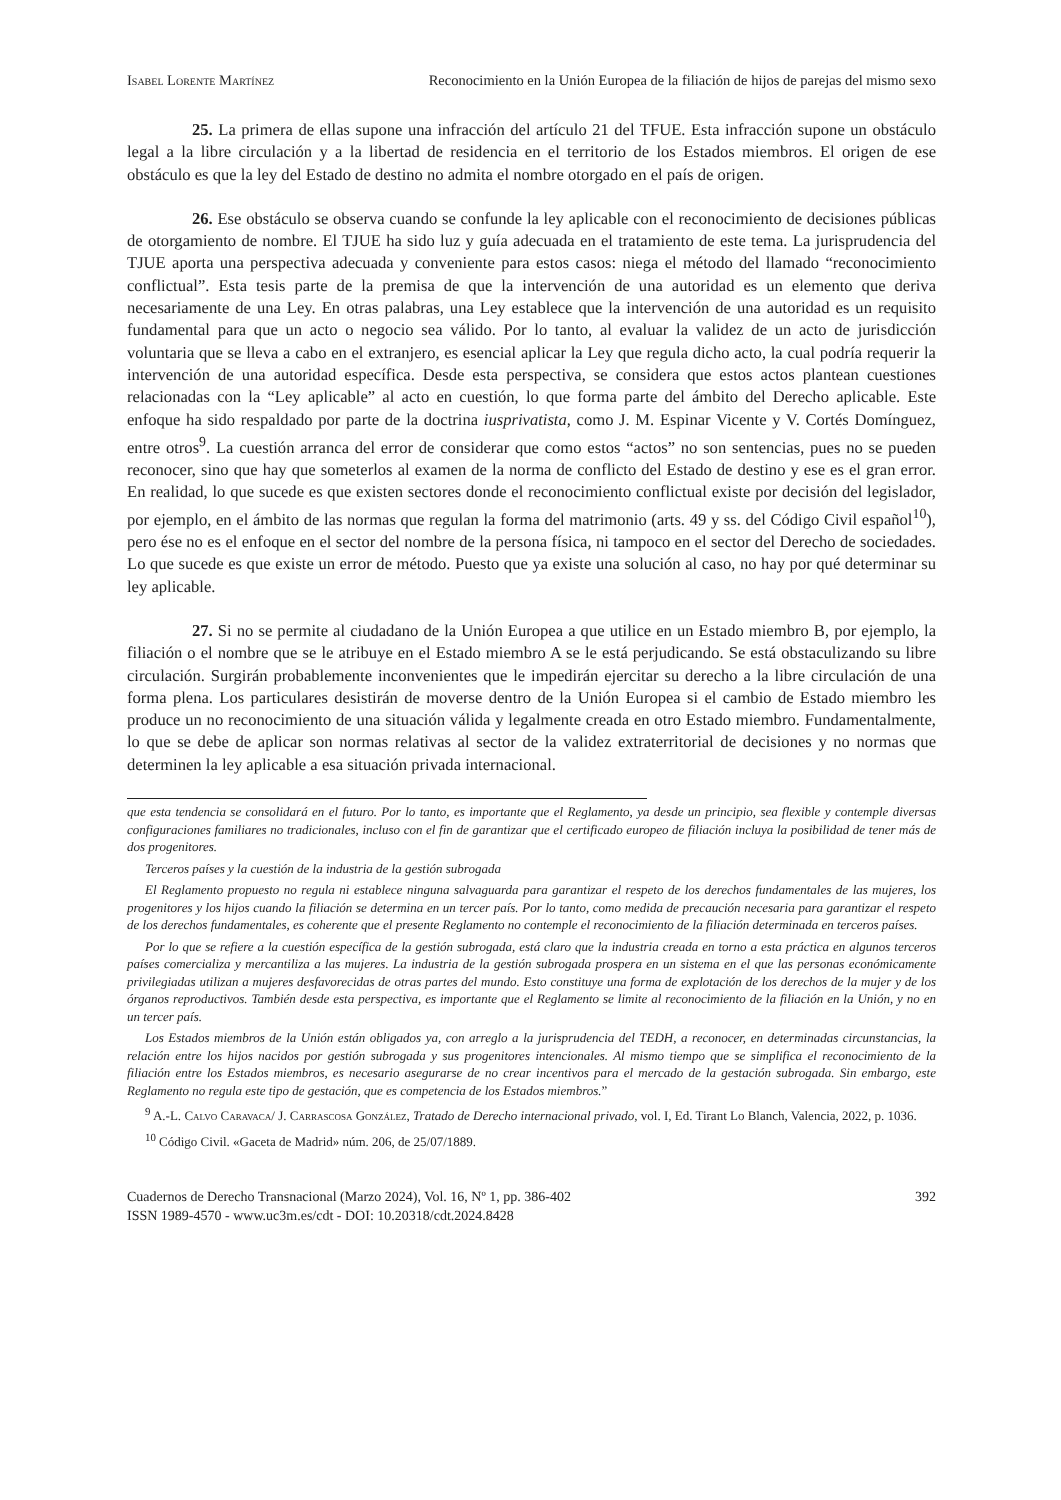Isabel Lorente Martínez Reconocimiento en la Unión Europea de la filiación de hijos de parejas del mismo sexo
25. La primera de ellas supone una infracción del artículo 21 del TFUE. Esta infracción supone un obstáculo legal a la libre circulación y a la libertad de residencia en el territorio de los Estados miembros. El origen de ese obstáculo es que la ley del Estado de destino no admita el nombre otorgado en el país de origen.
26. Ese obstáculo se observa cuando se confunde la ley aplicable con el reconocimiento de decisiones públicas de otorgamiento de nombre. El TJUE ha sido luz y guía adecuada en el tratamiento de este tema. La jurisprudencia del TJUE aporta una perspectiva adecuada y conveniente para estos casos: niega el método del llamado “reconocimiento conflictual”. Esta tesis parte de la premisa de que la intervención de una autoridad es un elemento que deriva necesariamente de una Ley. En otras palabras, una Ley establece que la intervención de una autoridad es un requisito fundamental para que un acto o negocio sea válido. Por lo tanto, al evaluar la validez de un acto de jurisdicción voluntaria que se lleva a cabo en el extranjero, es esencial aplicar la Ley que regula dicho acto, la cual podría requerir la intervención de una autoridad específica. Desde esta perspectiva, se considera que estos actos plantean cuestiones relacionadas con la “Ley aplicable” al acto en cuestión, lo que forma parte del ámbito del Derecho aplicable. Este enfoque ha sido respaldado por parte de la doctrina iusprivatista, como J. M. Espinar Vicente y V. Cortés Domínguez, entre otros<sup>9</sup>. La cuestión arranca del error de considerar que como estos “actos” no son sentencias, pues no se pueden reconocer, sino que hay que someterlos al examen de la norma de conflicto del Estado de destino y ese es el gran error. En realidad, lo que sucede es que existen sectores donde el reconocimiento conflictual existe por decisión del legislador, por ejemplo, en el ámbito de las normas que regulan la forma del matrimonio (arts. 49 y ss. del Código Civil español<sup>10</sup>), pero ése no es el enfoque en el sector del nombre de la persona física, ni tampoco en el sector del Derecho de sociedades. Lo que sucede es que existe un error de método. Puesto que ya existe una solución al caso, no hay por qué determinar su ley aplicable.
27. Si no se permite al ciudadano de la Unión Europea a que utilice en un Estado miembro B, por ejemplo, la filiación o el nombre que se le atribuye en el Estado miembro A se le está perjudicando. Se está obstaculizando su libre circulación. Surgirán probablemente inconvenientes que le impedirán ejercitar su derecho a la libre circulación de una forma plena. Los particulares desistirán de moverse dentro de la Unión Europea si el cambio de Estado miembro les produce un no reconocimiento de una situación válida y legalmente creada en otro Estado miembro. Fundamentalmente, lo que se debe de aplicar son normas relativas al sector de la validez extraterritorial de decisiones y no normas que determinen la ley aplicable a esa situación privada internacional.
que esta tendencia se consolidará en el futuro. Por lo tanto, es importante que el Reglamento, ya desde un principio, sea flexible y contemple diversas configuraciones familiares no tradicionales, incluso con el fin de garantizar que el certificado europeo de filiación incluya la posibilidad de tener más de dos progenitores.
Terceros países y la cuestión de la industria de la gestión subrogada
El Reglamento propuesto no regula ni establece ninguna salvaguarda para garantizar el respeto de los derechos fundamentales de las mujeres, los progenitores y los hijos cuando la filiación se determina en un tercer país. Por lo tanto, como medida de precaución necesaria para garantizar el respeto de los derechos fundamentales, es coherente que el presente Reglamento no contemple el reconocimiento de la filiación determinada en terceros países.
Por lo que se refiere a la cuestión específica de la gestión subrogada, está claro que la industria creada en torno a esta práctica en algunos terceros países comercializa y mercantiliza a las mujeres. La industria de la gestión subrogada prospera en un sistema en el que las personas económicamente privilegiadas utilizan a mujeres desfavorecidas de otras partes del mundo. Esto constituye una forma de explotación de los derechos de la mujer y de los órganos reproductivos. También desde esta perspectiva, es importante que el Reglamento se limite al reconocimiento de la filiación en la Unión, y no en un tercer país.
Los Estados miembros de la Unión están obligados ya, con arreglo a la jurisprudencia del TEDH, a reconocer, en determinadas circunstancias, la relación entre los hijos nacidos por gestión subrogada y sus progenitores intencionales. Al mismo tiempo que se simplifica el reconocimiento de la filiación entre los Estados miembros, es necesario asegurarse de no crear incentivos para el mercado de la gestación subrogada. Sin embargo, este Reglamento no regula este tipo de gestación, que es competencia de los Estados miembros.”
<sup>9</sup> A.-L. Calvo Caravaca/ J. Carrascosa González, Tratado de Derecho internacional privado, vol. I, Ed. Tirant Lo Blanch, Valencia, 2022, p. 1036.
<sup>10</sup> Código Civil. «Gaceta de Madrid» núm. 206, de 25/07/1889.
Cuadernos de Derecho Transnacional (Marzo 2024), Vol. 16, Nº 1, pp. 386-402
ISSN 1989-4570 - www.uc3m.es/cdt - DOI: 10.20318/cdt.2024.8428
392